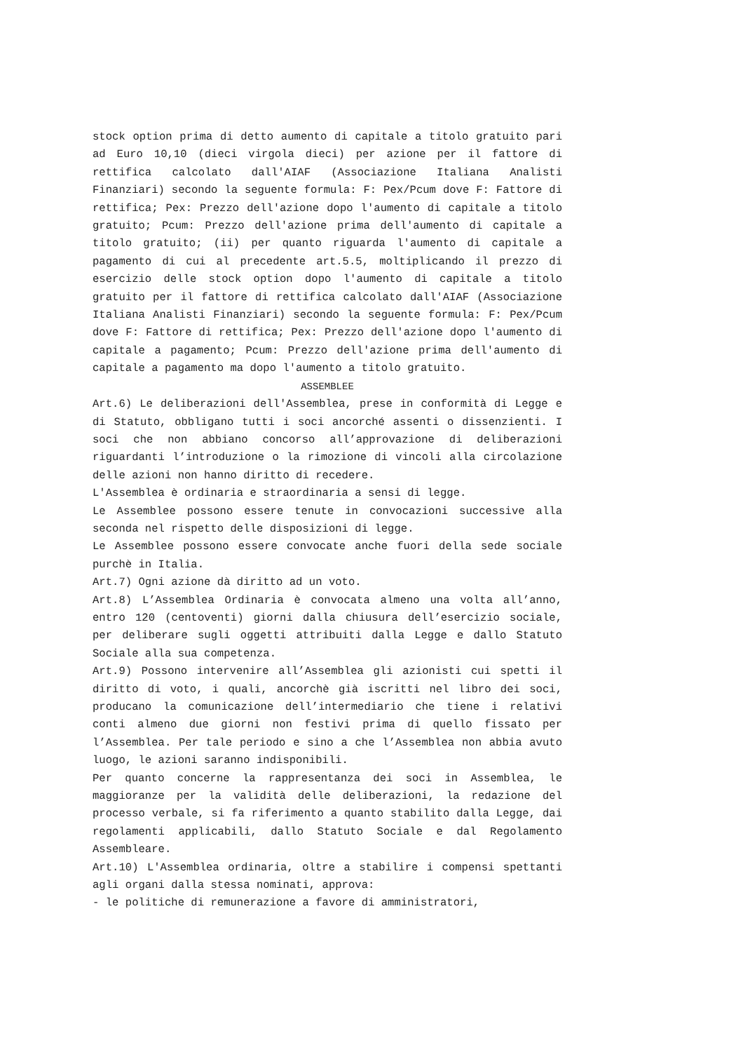stock option prima di detto aumento di capitale a titolo gratuito pari ad Euro 10,10 (dieci virgola dieci) per azione per il fattore di rettifica calcolato dall'AIAF (Associazione Italiana Analisti Finanziari) secondo la seguente formula: F: Pex/Pcum dove F: Fattore di rettifica; Pex: Prezzo dell'azione dopo l'aumento di capitale a titolo gratuito; Pcum: Prezzo dell'azione prima dell'aumento di capitale a titolo gratuito; (ii) per quanto riguarda l'aumento di capitale a pagamento di cui al precedente art.5.5, moltiplicando il prezzo di esercizio delle stock option dopo l'aumento di capitale a titolo gratuito per il fattore di rettifica calcolato dall'AIAF (Associazione Italiana Analisti Finanziari) secondo la seguente formula: F: Pex/Pcum dove F: Fattore di rettifica; Pex: Prezzo dell'azione dopo l'aumento di capitale a pagamento; Pcum: Prezzo dell'azione prima dell'aumento di capitale a pagamento ma dopo l'aumento a titolo gratuito.
ASSEMBLEE
Art.6) Le deliberazioni dell'Assemblea, prese in conformità di Legge e di Statuto, obbligano tutti i soci ancorché assenti o dissenzienti. I soci che non abbiano concorso all’approvazione di deliberazioni riguardanti l’introduzione o la rimozione di vincoli alla circolazione delle azioni non hanno diritto di recedere.
L'Assemblea è ordinaria e straordinaria a sensi di legge.
Le Assemblee possono essere tenute in convocazioni successive alla seconda nel rispetto delle disposizioni di legge.
Le Assemblee possono essere convocate anche fuori della sede sociale purchè in Italia.
Art.7) Ogni azione dà diritto ad un voto.
Art.8) L’Assemblea Ordinaria è convocata almeno una volta all’anno, entro 120 (centoventi) giorni dalla chiusura dell’esercizio sociale, per deliberare sugli oggetti attribuiti dalla Legge e dallo Statuto Sociale alla sua competenza.
Art.9) Possono intervenire all’Assemblea gli azionisti cui spetti il diritto di voto, i quali, ancorchè già iscritti nel libro dei soci, producano la comunicazione dell’intermediario che tiene i relativi conti almeno due giorni non festivi prima di quello fissato per l’Assemblea. Per tale periodo e sino a che l’Assemblea non abbia avuto luogo, le azioni saranno indisponibili.
Per quanto concerne la rappresentanza dei soci in Assemblea, le maggioranze per la validità delle deliberazioni, la redazione del processo verbale, si fa riferimento a quanto stabilito dalla Legge, dai regolamenti applicabili, dallo Statuto Sociale e dal Regolamento Assembleare.
Art.10) L'Assemblea ordinaria, oltre a stabilire i compensi spettanti agli organi dalla stessa nominati, approva:
- le politiche di remunerazione a favore di amministratori,